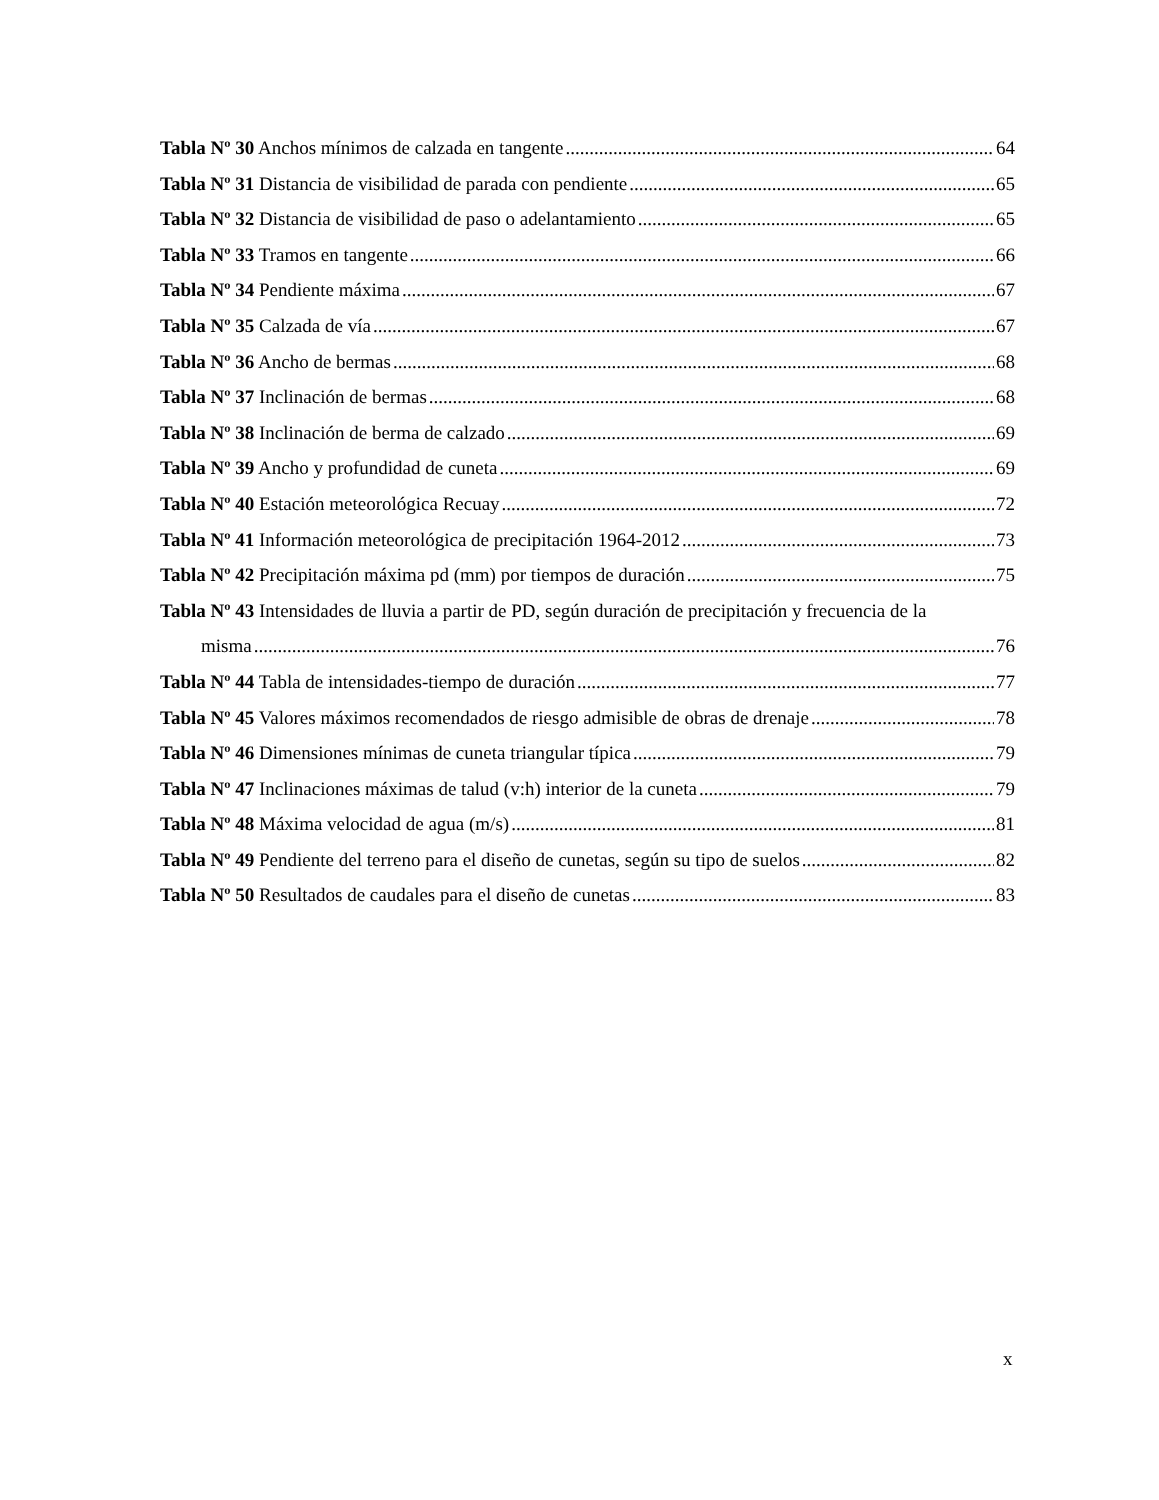Tabla Nº 30 Anchos mínimos de calzada en tangente 64
Tabla Nº 31 Distancia de visibilidad de parada con pendiente 65
Tabla Nº 32 Distancia de visibilidad de paso o adelantamiento 65
Tabla Nº 33 Tramos en tangente 66
Tabla Nº 34 Pendiente máxima 67
Tabla Nº 35 Calzada de vía 67
Tabla Nº 36 Ancho de bermas 68
Tabla Nº 37 Inclinación de bermas 68
Tabla Nº 38 Inclinación de berma de calzado 69
Tabla Nº 39 Ancho y profundidad de cuneta 69
Tabla Nº 40 Estación meteorológica Recuay 72
Tabla Nº 41 Información meteorológica de precipitación 1964-2012 73
Tabla Nº 42 Precipitación máxima pd (mm) por tiempos de duración 75
Tabla Nº 43 Intensidades de lluvia a partir de PD, según duración de precipitación y frecuencia de la
misma 76
Tabla Nº 44 Tabla de intensidades-tiempo de duración 77
Tabla Nº 45 Valores máximos recomendados de riesgo admisible de obras de drenaje 78
Tabla Nº 46 Dimensiones mínimas de cuneta triangular típica 79
Tabla Nº 47 Inclinaciones máximas de talud (v:h) interior de la cuneta 79
Tabla Nº 48 Máxima velocidad de agua (m/s) 81
Tabla Nº 49 Pendiente del terreno para el diseño de cunetas, según su tipo de suelos 82
Tabla Nº 50 Resultados de caudales para el diseño de cunetas 83
x